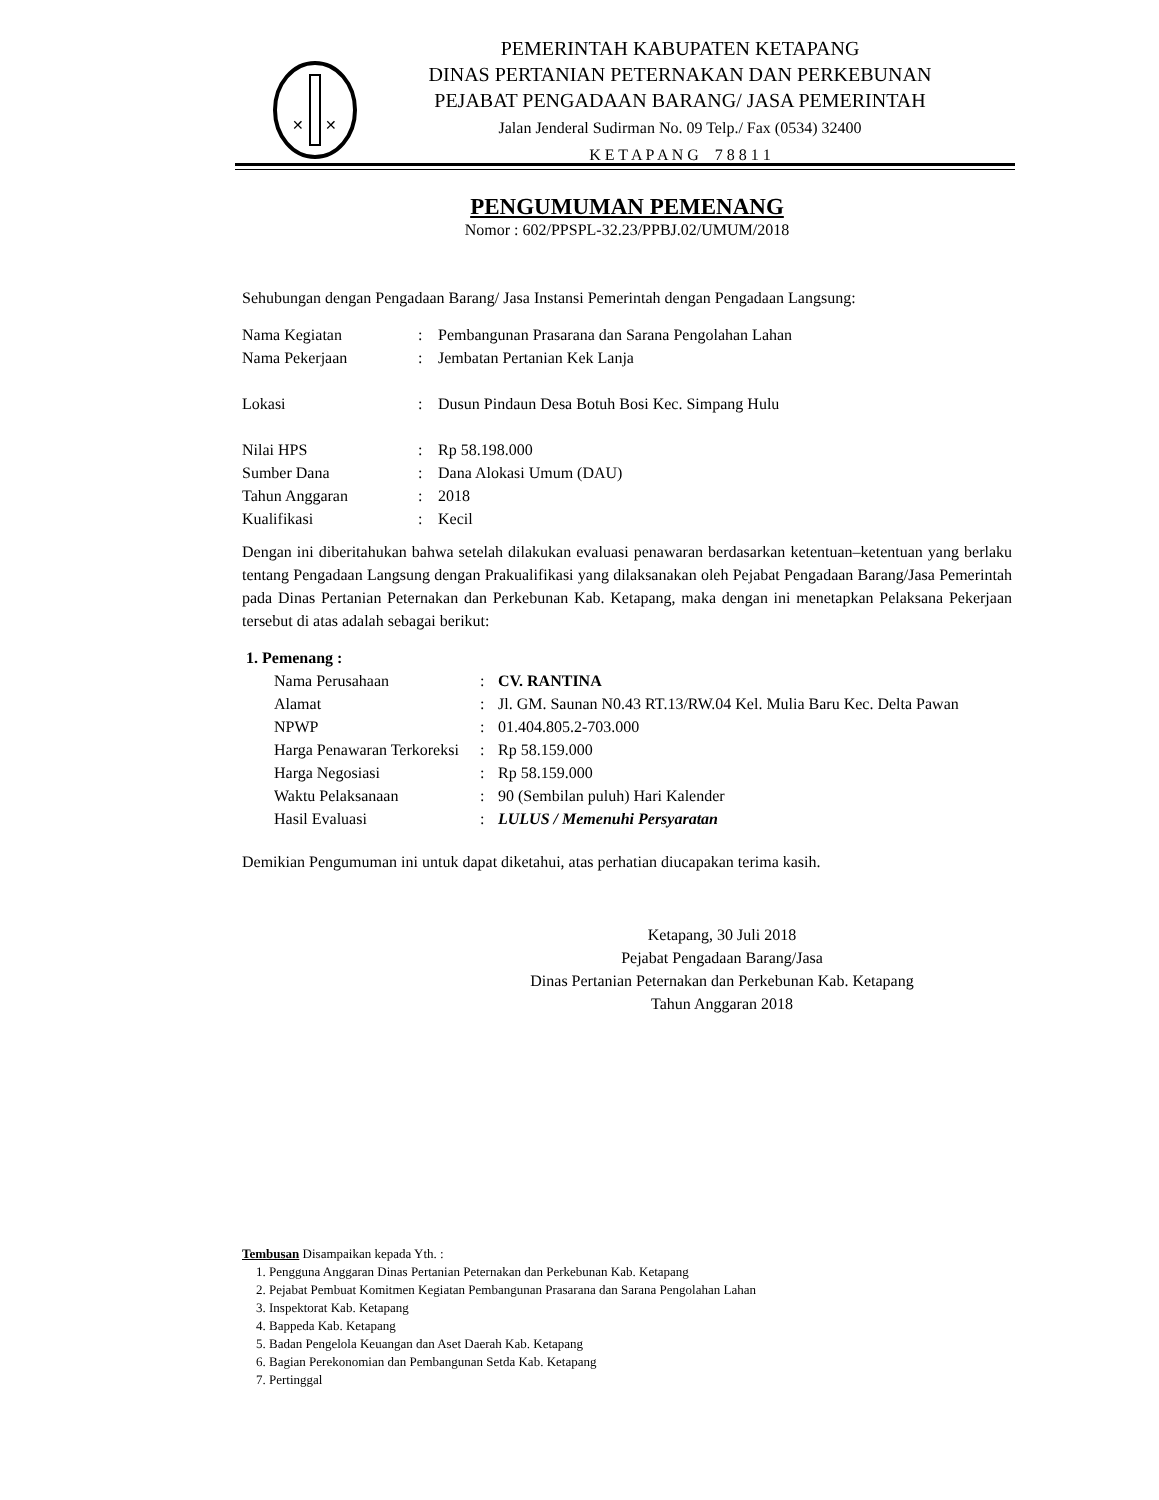✕
✕
PEMERINTAH KABUPATEN KETAPANG
DINAS PERTANIAN PETERNAKAN DAN PERKEBUNAN
PEJABAT PENGADAAN BARANG/ JASA PEMERINTAH
Jalan Jenderal Sudirman No. 09 Telp./ Fax (0534) 32400
K E T A P A N G 7 8 8 1 1
PENGUMUMAN PEMENANG
Nomor : 602/PPSPL-32.23/PPBJ.02/UMUM/2018
Sehubungan dengan Pengadaan Barang/ Jasa Instansi Pemerintah dengan Pengadaan Langsung:
| Nama Kegiatan | : | Pembangunan Prasarana dan Sarana Pengolahan Lahan |
| Nama Pekerjaan | : | Jembatan Pertanian Kek Lanja |
| Lokasi | : | Dusun Pindaun Desa Botuh Bosi Kec. Simpang Hulu |
| Nilai HPS | : | Rp 58.198.000 |
| Sumber Dana | : | Dana Alokasi Umum (DAU) |
| Tahun Anggaran | : | 2018 |
| Kualifikasi | : | Kecil |
Dengan ini diberitahukan bahwa setelah dilakukan evaluasi penawaran berdasarkan ketentuan–ketentuan yang berlaku tentang Pengadaan Langsung dengan Prakualifikasi yang dilaksanakan oleh Pejabat Pengadaan Barang/Jasa Pemerintah pada Dinas Pertanian Peternakan dan Perkebunan Kab. Ketapang, maka dengan ini menetapkan Pelaksana Pekerjaan tersebut di atas adalah sebagai berikut:
1. Pemenang :
| Nama Perusahaan | : | CV. RANTINA |
| Alamat | : | Jl. GM. Saunan N0.43 RT.13/RW.04 Kel. Mulia Baru Kec. Delta Pawan |
| NPWP | : | 01.404.805.2-703.000 |
| Harga Penawaran Terkoreksi | : | Rp 58.159.000 |
| Harga Negosiasi | : | Rp 58.159.000 |
| Waktu Pelaksanaan | : | 90 (Sembilan puluh) Hari Kalender |
| Hasil Evaluasi | : | LULUS / Memenuhi Persyaratan |
Demikian Pengumuman ini untuk dapat diketahui, atas perhatian diucapakan terima kasih.
Ketapang, 30 Juli 2018
Pejabat Pengadaan Barang/Jasa
Dinas Pertanian Peternakan dan Perkebunan Kab. Ketapang
Tahun Anggaran 2018
Tembusan Disampaikan kepada Yth. :
1. Pengguna Anggaran Dinas Pertanian Peternakan dan Perkebunan Kab. Ketapang
2. Pejabat Pembuat Komitmen Kegiatan Pembangunan Prasarana dan Sarana Pengolahan Lahan
3. Inspektorat Kab. Ketapang
4. Bappeda Kab. Ketapang
5. Badan Pengelola Keuangan dan Aset Daerah Kab. Ketapang
6. Bagian Perekonomian dan Pembangunan Setda Kab. Ketapang
7. Pertinggal